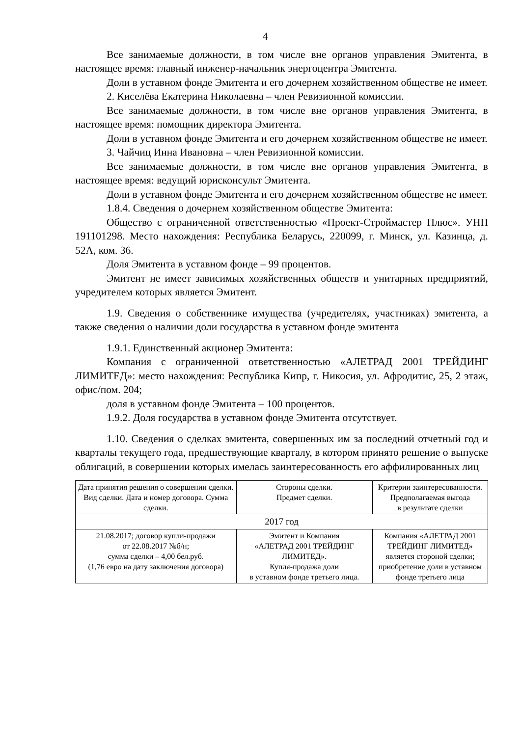4
Все занимаемые должности, в том числе вне органов управления Эмитента, в настоящее время: главный инженер-начальник энергоцентра Эмитента.
Доли в уставном фонде Эмитента и его дочернем хозяйственном обществе не имеет.
2. Киселёва Екатерина Николаевна – член Ревизионной комиссии.
Все занимаемые должности, в том числе вне органов управления Эмитента, в настоящее время: помощник директора Эмитента.
Доли в уставном фонде Эмитента и его дочернем хозяйственном обществе не имеет.
3. Чайчиц Инна Ивановна – член Ревизионной комиссии.
Все занимаемые должности, в том числе вне органов управления Эмитента, в настоящее время: ведущий юрисконсульт Эмитента.
Доли в уставном фонде Эмитента и его дочернем хозяйственном обществе не имеет.
1.8.4. Сведения о дочернем хозяйственном обществе Эмитента:
Общество с ограниченной ответственностью «Проект-Строймастер Плюс». УНП 191101298. Место нахождения: Республика Беларусь, 220099, г. Минск, ул. Казинца, д. 52А, ком. 36.
Доля Эмитента в уставном фонде – 99 процентов.
Эмитент не имеет зависимых хозяйственных обществ и унитарных предприятий, учредителем которых является Эмитент.
1.9. Сведения о собственнике имущества (учредителях, участниках) эмитента, а также сведения о наличии доли государства в уставном фонде эмитента
1.9.1. Единственный акционер Эмитента:
Компания с ограниченной ответственностью «АЛЕТРАД 2001 ТРЕЙДИНГ ЛИМИТЕД»: место нахождения: Республика Кипр, г. Никосия, ул. Афродитис, 25, 2 этаж, офис/пом. 204;
доля в уставном фонде Эмитента – 100 процентов.
1.9.2. Доля государства в уставном фонде Эмитента отсутствует.
1.10. Сведения о сделках эмитента, совершенных им за последний отчетный год и кварталы текущего года, предшествующие кварталу, в котором принято решение о выпуске облигаций, в совершении которых имелась заинтересованность его аффилированных лиц
| Дата принятия решения о совершении сделки. Вид сделки. Дата и номер договора. Сумма сделки. | Стороны сделки. Предмет сделки. | Критерии заинтересованности. Предполагаемая выгода в результате сделки |
| --- | --- | --- |
| 2017 год | | |
| 21.08.2017; договор купли-продажи от 22.08.2017 №б/н; сумма сделки – 4,00 бел.руб. (1,76 евро на дату заключения договора) | Эмитент и Компания «АЛЕТРАД 2001 ТРЕЙДИНГ ЛИМИТЕД». Купля-продажа доли в уставном фонде третьего лица. | Компания «АЛЕТРАД 2001 ТРЕЙДИНГ ЛИМИТЕД» является стороной сделки; приобретение доли в уставном фонде третьего лица |